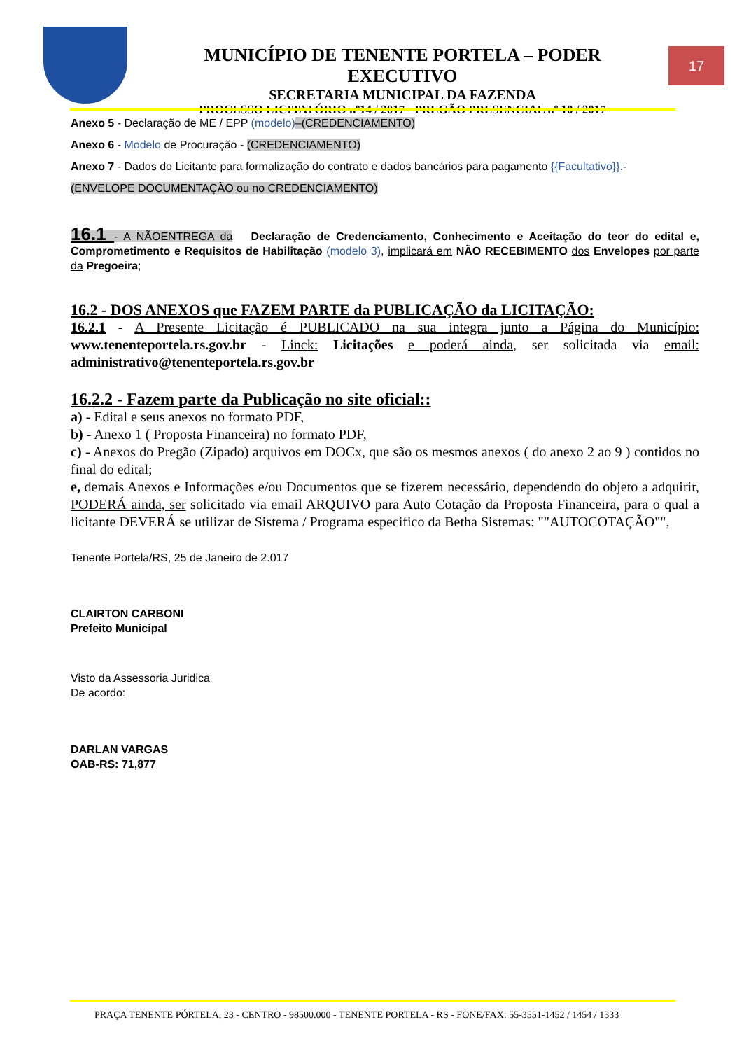MUNICÍPIO DE TENENTE PORTELA – PODER EXECUTIVO
SECRETARIA MUNICIPAL DA FAZENDA
PROCESSO LICITATÓRIO nº14 / 2017 - PREGÃO PRESENCIAL nº 10 / 2017
17
Anexo 5 - Declaração de ME / EPP (modelo)–(CREDENCIAMENTO)
Anexo 6 - Modelo de Procuração - (CREDENCIAMENTO)
Anexo 7 - Dados do Licitante para formalização do contrato e dados bancários para pagamento {{Facultativo}}.-
(ENVELOPE DOCUMENTAÇÃO ou no CREDENCIAMENTO)
16.1 - A NÃOENTREGA da Declaração de Credenciamento, Conhecimento e Aceitação do teor do edital e, Comprometimento e Requisitos de Habilitação (modelo 3), implicará em NÃO RECEBIMENTO dos Envelopes por parte da Pregoeira;
16.2 - DOS ANEXOS que FAZEM PARTE da PUBLICAÇÃO da LICITAÇÃO:
16.2.1 - A Presente Licitação é PUBLICADO na sua integra junto a Página do Município: www.tenenteportela.rs.gov.br - Linck: Licitações e poderá ainda, ser solicitada via email: administrativo@tenenteportela.rs.gov.br
16.2.2 - Fazem parte da Publicação no site oficial::
a) - Edital e seus anexos no formato PDF,
b) - Anexo 1 ( Proposta Financeira) no formato PDF,
c) - Anexos do Pregão (Zipado) arquivos em DOCx, que são os mesmos anexos ( do anexo 2 ao 9 ) contidos no final do edital;
e, demais Anexos e Informações e/ou Documentos que se fizerem necessário, dependendo do objeto a adquirir, PODERÁ ainda, ser solicitado via email ARQUIVO para Auto Cotação da Proposta Financeira, para o qual a licitante DEVERÁ se utilizar de Sistema / Programa especifico da Betha Sistemas: ""AUTOCOTAÇÃO"",
Tenente Portela/RS, 25 de Janeiro de 2.017
CLAIRTON CARBONI
Prefeito Municipal
Visto da Assessoria Juridica
De acordo:
DARLAN VARGAS
OAB-RS: 71,877
PRAÇA TENENTE PÓRTELA, 23 - CENTRO - 98500.000 - TENENTE PORTELA - RS - FONE/FAX: 55-3551-1452 / 1454 / 1333